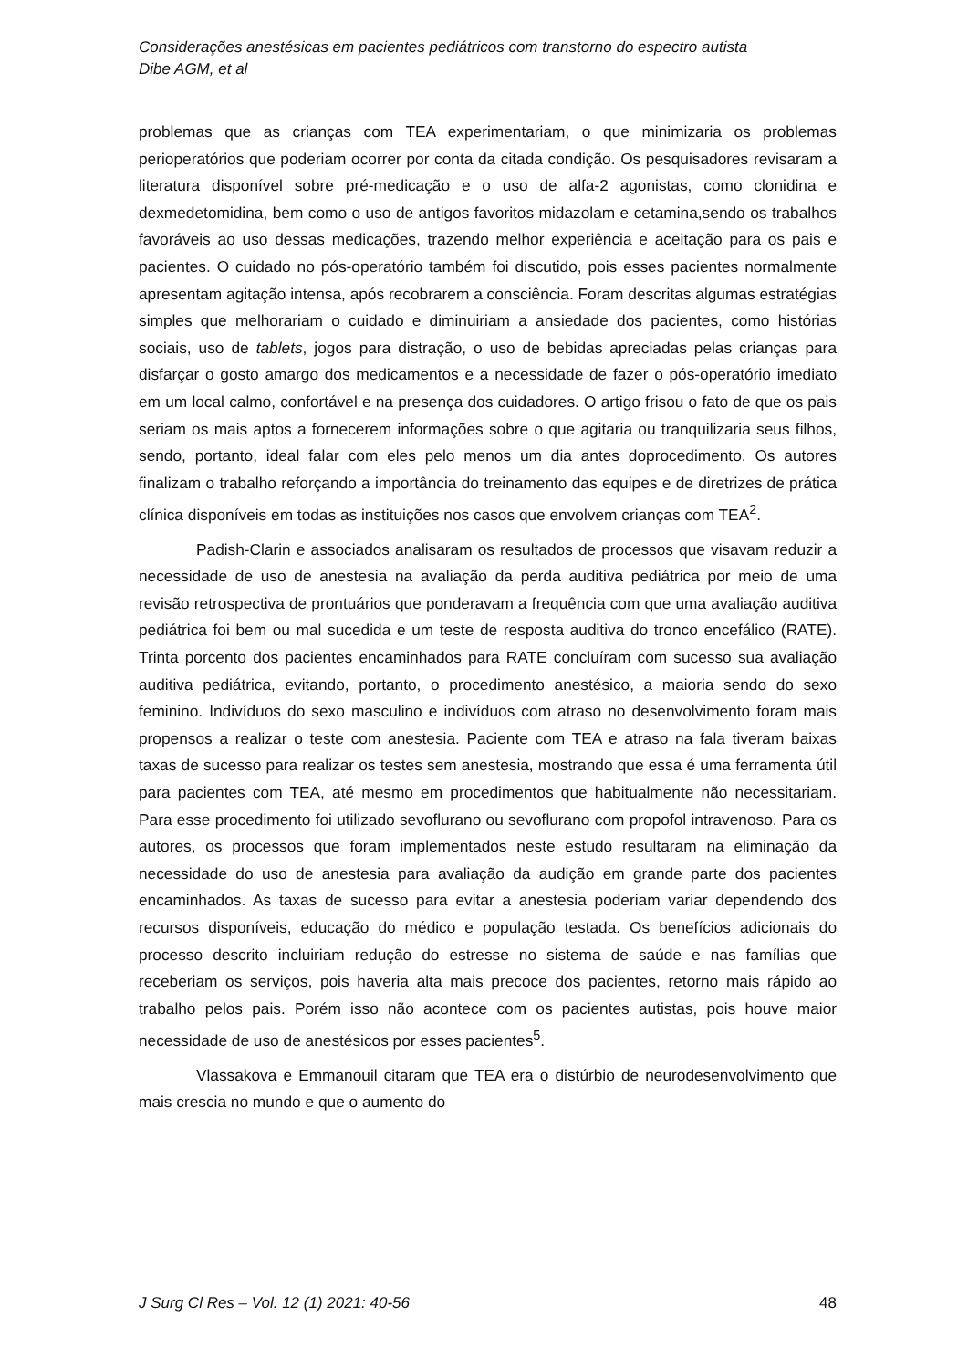Considerações anestésicas em pacientes pediátricos com transtorno do espectro autista
Dibe AGM, et al
problemas que as crianças com TEA experimentariam, o que minimizaria os problemas perioperatórios que poderiam ocorrer por conta da citada condição. Os pesquisadores revisaram a literatura disponível sobre pré-medicação e o uso de alfa-2 agonistas, como clonidina e dexmedetomidina, bem como o uso de antigos favoritos midazolam e cetamina,sendo os trabalhos favoráveis ao uso dessas medicações, trazendo melhor experiência e aceitação para os pais e pacientes. O cuidado no pós-operatório também foi discutido, pois esses pacientes normalmente apresentam agitação intensa, após recobrarem a consciência. Foram descritas algumas estratégias simples que melhorariam o cuidado e diminuiriam a ansiedade dos pacientes, como histórias sociais, uso de tablets, jogos para distração, o uso de bebidas apreciadas pelas crianças para disfarçar o gosto amargo dos medicamentos e a necessidade de fazer o pós-operatório imediato em um local calmo, confortável e na presença dos cuidadores. O artigo frisou o fato de que os pais seriam os mais aptos a fornecerem informações sobre o que agitaria ou tranquilizaria seus filhos, sendo, portanto, ideal falar com eles pelo menos um dia antes doprocedimento. Os autores finalizam o trabalho reforçando a importância do treinamento das equipes e de diretrizes de prática clínica disponíveis em todas as instituições nos casos que envolvem crianças com TEA<sup>2</sup>.
Padish-Clarin e associados analisaram os resultados de processos que visavam reduzir a necessidade de uso de anestesia na avaliação da perda auditiva pediátrica por meio de uma revisão retrospectiva de prontuários que ponderavam a frequência com que uma avaliação auditiva pediátrica foi bem ou mal sucedida e um teste de resposta auditiva do tronco encefálico (RATE). Trinta porcento dos pacientes encaminhados para RATE concluíram com sucesso sua avaliação auditiva pediátrica, evitando, portanto, o procedimento anestésico, a maioria sendo do sexo feminino. Indivíduos do sexo masculino e indivíduos com atraso no desenvolvimento foram mais propensos a realizar o teste com anestesia. Paciente com TEA e atraso na fala tiveram baixas taxas de sucesso para realizar os testes sem anestesia, mostrando que essa é uma ferramenta útil para pacientes com TEA, até mesmo em procedimentos que habitualmente não necessitariam. Para esse procedimento foi utilizado sevoflurano ou sevoflurano com propofol intravenoso. Para os autores, os processos que foram implementados neste estudo resultaram na eliminação da necessidade do uso de anestesia para avaliação da audição em grande parte dos pacientes encaminhados. As taxas de sucesso para evitar a anestesia poderiam variar dependendo dos recursos disponíveis, educação do médico e população testada. Os benefícios adicionais do processo descrito incluiriam redução do estresse no sistema de saúde e nas famílias que receberiam os serviços, pois haveria alta mais precoce dos pacientes, retorno mais rápido ao trabalho pelos pais. Porém isso não acontece com os pacientes autistas, pois houve maior necessidade de uso de anestésicos por esses pacientes<sup>5</sup>.
Vlassakova e Emmanouil citaram que TEA era o distúrbio de neurodesenvolvimento que mais crescia no mundo e que o aumento do
J Surg Cl Res – Vol. 12 (1) 2021: 40-56 48